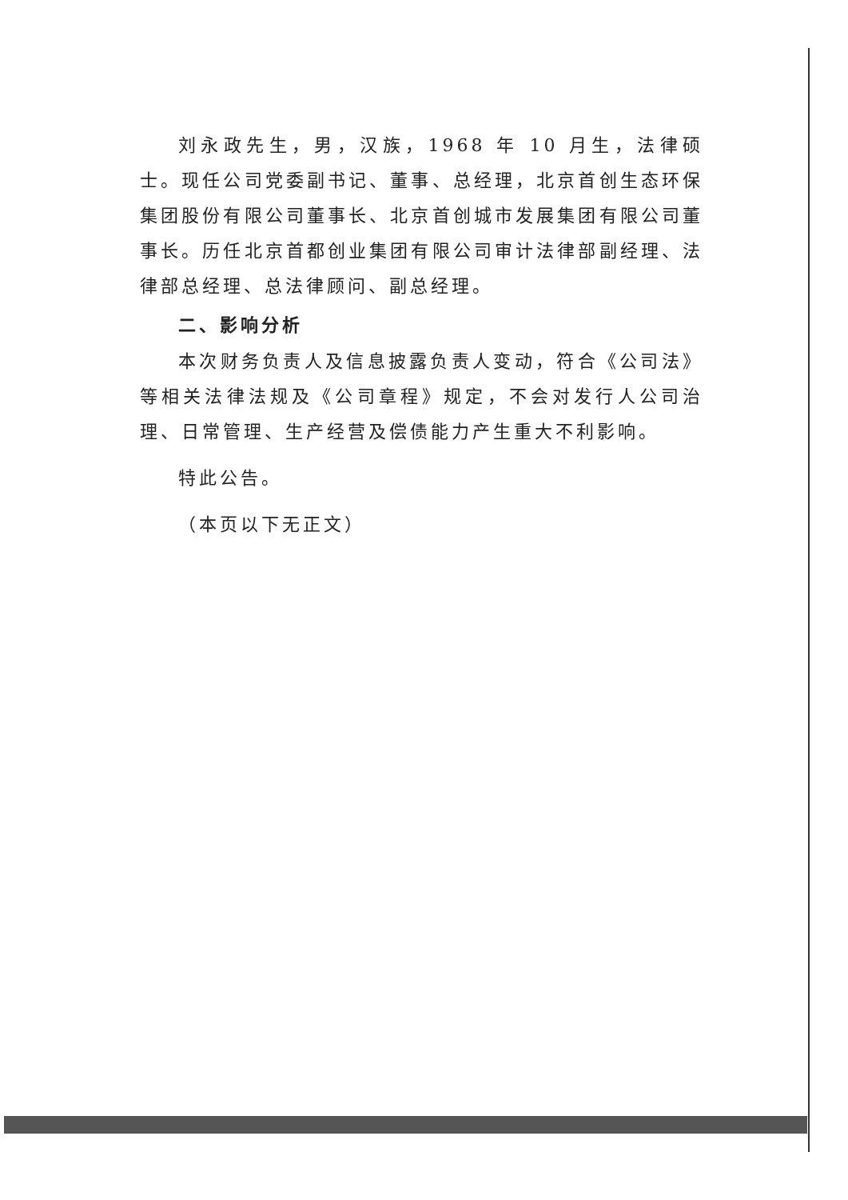刘永政先生，男，汉族，1968 年 10 月生，法律硕士。现任公司党委副书记、董事、总经理，北京首创生态环保集团股份有限公司董事长、北京首创城市发展集团有限公司董事长。历任北京首都创业集团有限公司审计法律部副经理、法律部总经理、总法律顾问、副总经理。
二、影响分析
本次财务负责人及信息披露负责人变动，符合《公司法》等相关法律法规及《公司章程》规定，不会对发行人公司治理、日常管理、生产经营及偿债能力产生重大不利影响。
特此公告。
（本页以下无正文）